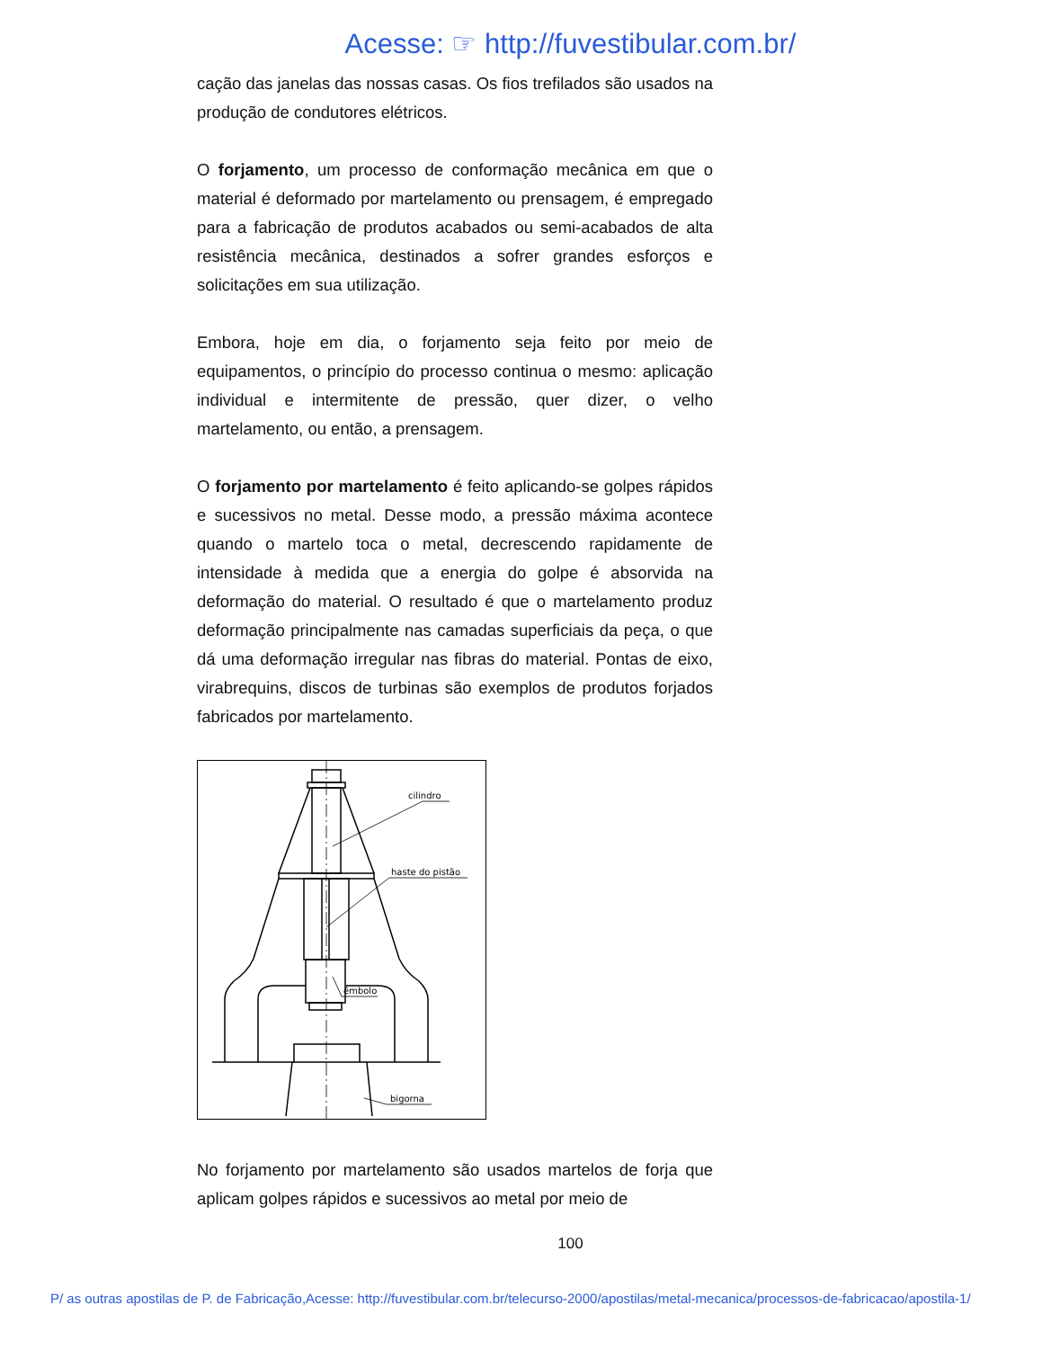Acesse: ☞ http://fuvestibular.com.br/
cação das janelas das nossas casas. Os fios trefilados são usados na produção de condutores elétricos.
O forjamento, um processo de conformação mecânica em que o material é deformado por martelamento ou prensagem, é empregado para a fabricação de produtos acabados ou semi-acabados de alta resistência mecânica, destinados a sofrer grandes esforços e solicitações em sua utilização.
Embora, hoje em dia, o forjamento seja feito por meio de equipamentos, o princípio do processo continua o mesmo: aplicação individual e intermitente de pressão, quer dizer, o velho martelamento, ou então, a prensagem.
O forjamento por martelamento é feito aplicando-se golpes rápidos e sucessivos no metal. Desse modo, a pressão máxima acontece quando o martelo toca o metal, decrescendo rapidamente de intensidade à medida que a energia do golpe é absorvida na deformação do material. O resultado é que o martelamento produz deformação principalmente nas camadas superficiais da peça, o que dá uma deformação irregular nas fibras do material. Pontas de eixo, virabrequins, discos de turbinas são exemplos de produtos forjados fabricados por martelamento.
cilindro
haste do pistão
êmbolo
bigorna
No forjamento por martelamento são usados martelos de forja que aplicam golpes rápidos e sucessivos ao metal por meio de
100
P/ as outras apostilas de P. de Fabricação,Acesse: http://fuvestibular.com.br/telecurso-2000/apostilas/metal-mecanica/processos-de-fabricacao/apostila-1/